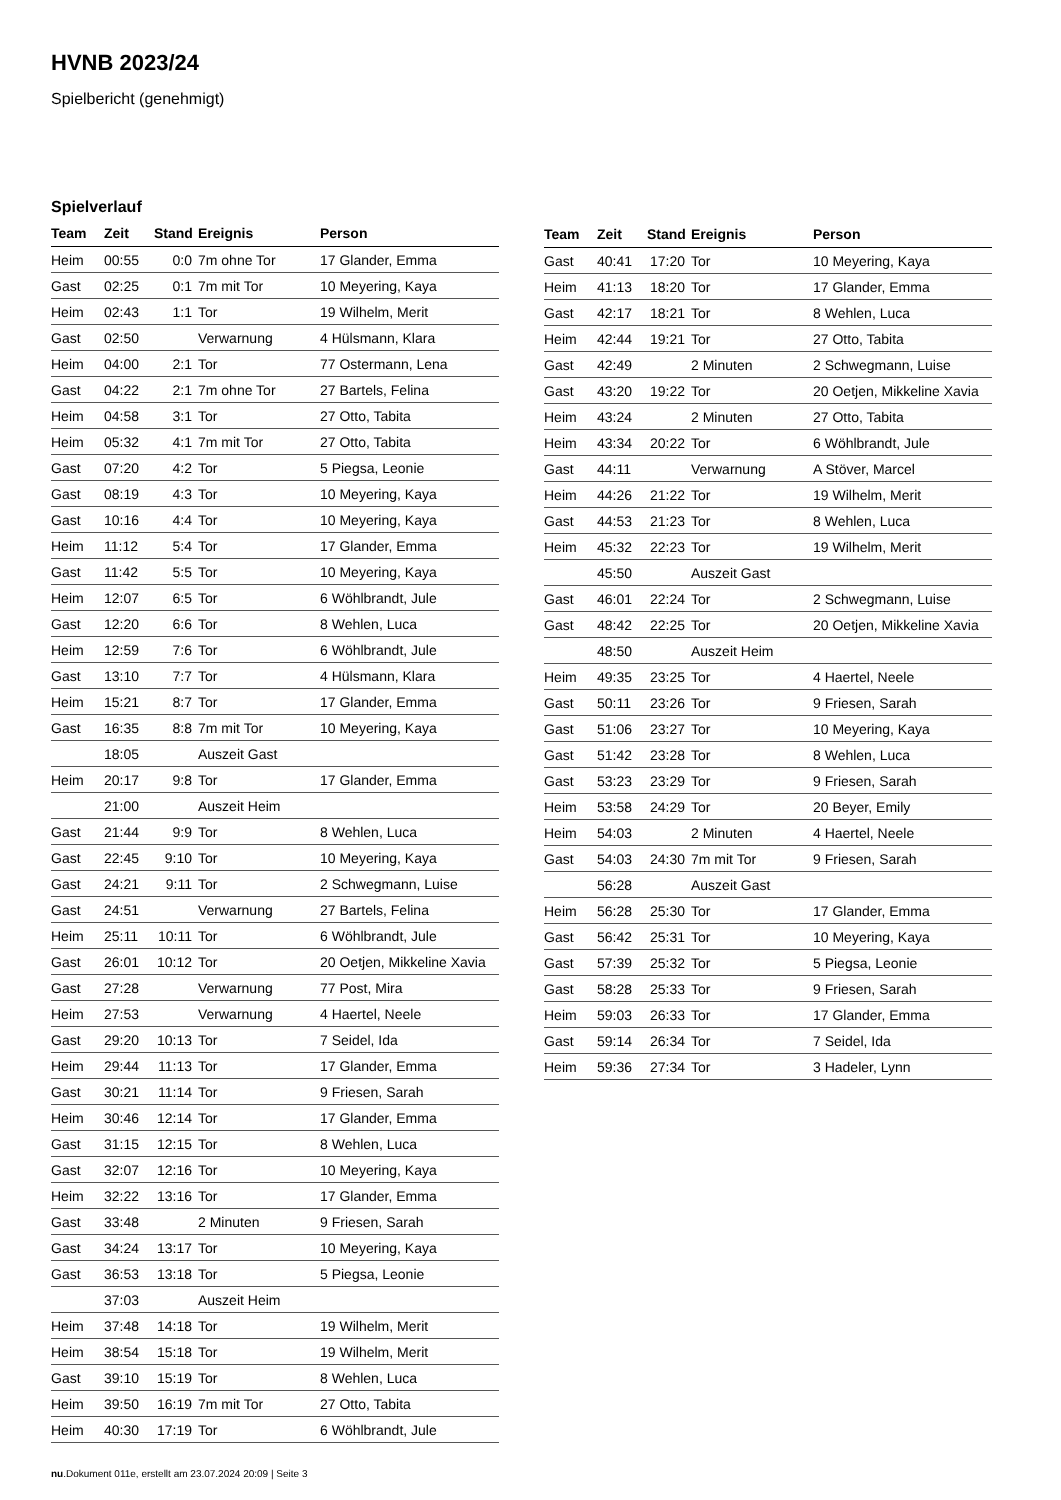HVNB 2023/24
Spielbericht (genehmigt)
Spielverlauf
| Team | Zeit | Stand | Ereignis | Person |
| --- | --- | --- | --- | --- |
| Heim | 00:55 | 0:0 | 7m ohne Tor | 17 Glander, Emma |
| Gast | 02:25 | 0:1 | 7m mit Tor | 10 Meyering, Kaya |
| Heim | 02:43 | 1:1 | Tor | 19 Wilhelm, Merit |
| Gast | 02:50 | | Verwarnung | 4 Hülsmann, Klara |
| Heim | 04:00 | 2:1 | Tor | 77 Ostermann, Lena |
| Gast | 04:22 | 2:1 | 7m ohne Tor | 27 Bartels, Felina |
| Heim | 04:58 | 3:1 | Tor | 27 Otto, Tabita |
| Heim | 05:32 | 4:1 | 7m mit Tor | 27 Otto, Tabita |
| Gast | 07:20 | 4:2 | Tor | 5 Piegsa, Leonie |
| Gast | 08:19 | 4:3 | Tor | 10 Meyering, Kaya |
| Gast | 10:16 | 4:4 | Tor | 10 Meyering, Kaya |
| Heim | 11:12 | 5:4 | Tor | 17 Glander, Emma |
| Gast | 11:42 | 5:5 | Tor | 10 Meyering, Kaya |
| Heim | 12:07 | 6:5 | Tor | 6 Wöhlbrandt, Jule |
| Gast | 12:20 | 6:6 | Tor | 8 Wehlen, Luca |
| Heim | 12:59 | 7:6 | Tor | 6 Wöhlbrandt, Jule |
| Gast | 13:10 | 7:7 | Tor | 4 Hülsmann, Klara |
| Heim | 15:21 | 8:7 | Tor | 17 Glander, Emma |
| Gast | 16:35 | 8:8 | 7m mit Tor | 10 Meyering, Kaya |
| | 18:05 | | Auszeit Gast | |
| Heim | 20:17 | 9:8 | Tor | 17 Glander, Emma |
| | 21:00 | | Auszeit Heim | |
| Gast | 21:44 | 9:9 | Tor | 8 Wehlen, Luca |
| Gast | 22:45 | 9:10 | Tor | 10 Meyering, Kaya |
| Gast | 24:21 | 9:11 | Tor | 2 Schwegmann, Luise |
| Gast | 24:51 | | Verwarnung | 27 Bartels, Felina |
| Heim | 25:11 | 10:11 | Tor | 6 Wöhlbrandt, Jule |
| Gast | 26:01 | 10:12 | Tor | 20 Oetjen, Mikkeline Xavia |
| Gast | 27:28 | | Verwarnung | 77 Post, Mira |
| Heim | 27:53 | | Verwarnung | 4 Haertel, Neele |
| Gast | 29:20 | 10:13 | Tor | 7 Seidel, Ida |
| Heim | 29:44 | 11:13 | Tor | 17 Glander, Emma |
| Gast | 30:21 | 11:14 | Tor | 9 Friesen, Sarah |
| Heim | 30:46 | 12:14 | Tor | 17 Glander, Emma |
| Gast | 31:15 | 12:15 | Tor | 8 Wehlen, Luca |
| Gast | 32:07 | 12:16 | Tor | 10 Meyering, Kaya |
| Heim | 32:22 | 13:16 | Tor | 17 Glander, Emma |
| Gast | 33:48 | | 2 Minuten | 9 Friesen, Sarah |
| Gast | 34:24 | 13:17 | Tor | 10 Meyering, Kaya |
| Gast | 36:53 | 13:18 | Tor | 5 Piegsa, Leonie |
| | 37:03 | | Auszeit Heim | |
| Heim | 37:48 | 14:18 | Tor | 19 Wilhelm, Merit |
| Heim | 38:54 | 15:18 | Tor | 19 Wilhelm, Merit |
| Gast | 39:10 | 15:19 | Tor | 8 Wehlen, Luca |
| Heim | 39:50 | 16:19 | 7m mit Tor | 27 Otto, Tabita |
| Heim | 40:30 | 17:19 | Tor | 6 Wöhlbrandt, Jule |
| Team | Zeit | Stand | Ereignis | Person |
| --- | --- | --- | --- | --- |
| Gast | 40:41 | 17:20 | Tor | 10 Meyering, Kaya |
| Heim | 41:13 | 18:20 | Tor | 17 Glander, Emma |
| Gast | 42:17 | 18:21 | Tor | 8 Wehlen, Luca |
| Heim | 42:44 | 19:21 | Tor | 27 Otto, Tabita |
| Gast | 42:49 | | 2 Minuten | 2 Schwegmann, Luise |
| Gast | 43:20 | 19:22 | Tor | 20 Oetjen, Mikkeline Xavia |
| Heim | 43:24 | | 2 Minuten | 27 Otto, Tabita |
| Heim | 43:34 | 20:22 | Tor | 6 Wöhlbrandt, Jule |
| Gast | 44:11 | | Verwarnung | A Stöver, Marcel |
| Heim | 44:26 | 21:22 | Tor | 19 Wilhelm, Merit |
| Gast | 44:53 | 21:23 | Tor | 8 Wehlen, Luca |
| Heim | 45:32 | 22:23 | Tor | 19 Wilhelm, Merit |
| | 45:50 | | Auszeit Gast | |
| Gast | 46:01 | 22:24 | Tor | 2 Schwegmann, Luise |
| Gast | 48:42 | 22:25 | Tor | 20 Oetjen, Mikkeline Xavia |
| | 48:50 | | Auszeit Heim | |
| Heim | 49:35 | 23:25 | Tor | 4 Haertel, Neele |
| Gast | 50:11 | 23:26 | Tor | 9 Friesen, Sarah |
| Gast | 51:06 | 23:27 | Tor | 10 Meyering, Kaya |
| Gast | 51:42 | 23:28 | Tor | 8 Wehlen, Luca |
| Gast | 53:23 | 23:29 | Tor | 9 Friesen, Sarah |
| Heim | 53:58 | 24:29 | Tor | 20 Beyer, Emily |
| Heim | 54:03 | | 2 Minuten | 4 Haertel, Neele |
| Gast | 54:03 | 24:30 | 7m mit Tor | 9 Friesen, Sarah |
| | 56:28 | | Auszeit Gast | |
| Heim | 56:28 | 25:30 | Tor | 17 Glander, Emma |
| Gast | 56:42 | 25:31 | Tor | 10 Meyering, Kaya |
| Gast | 57:39 | 25:32 | Tor | 5 Piegsa, Leonie |
| Gast | 58:28 | 25:33 | Tor | 9 Friesen, Sarah |
| Heim | 59:03 | 26:33 | Tor | 17 Glander, Emma |
| Gast | 59:14 | 26:34 | Tor | 7 Seidel, Ida |
| Heim | 59:36 | 27:34 | Tor | 3 Hadeler, Lynn |
nu.Dokument 011e, erstellt am 23.07.2024 20:09 | Seite 3